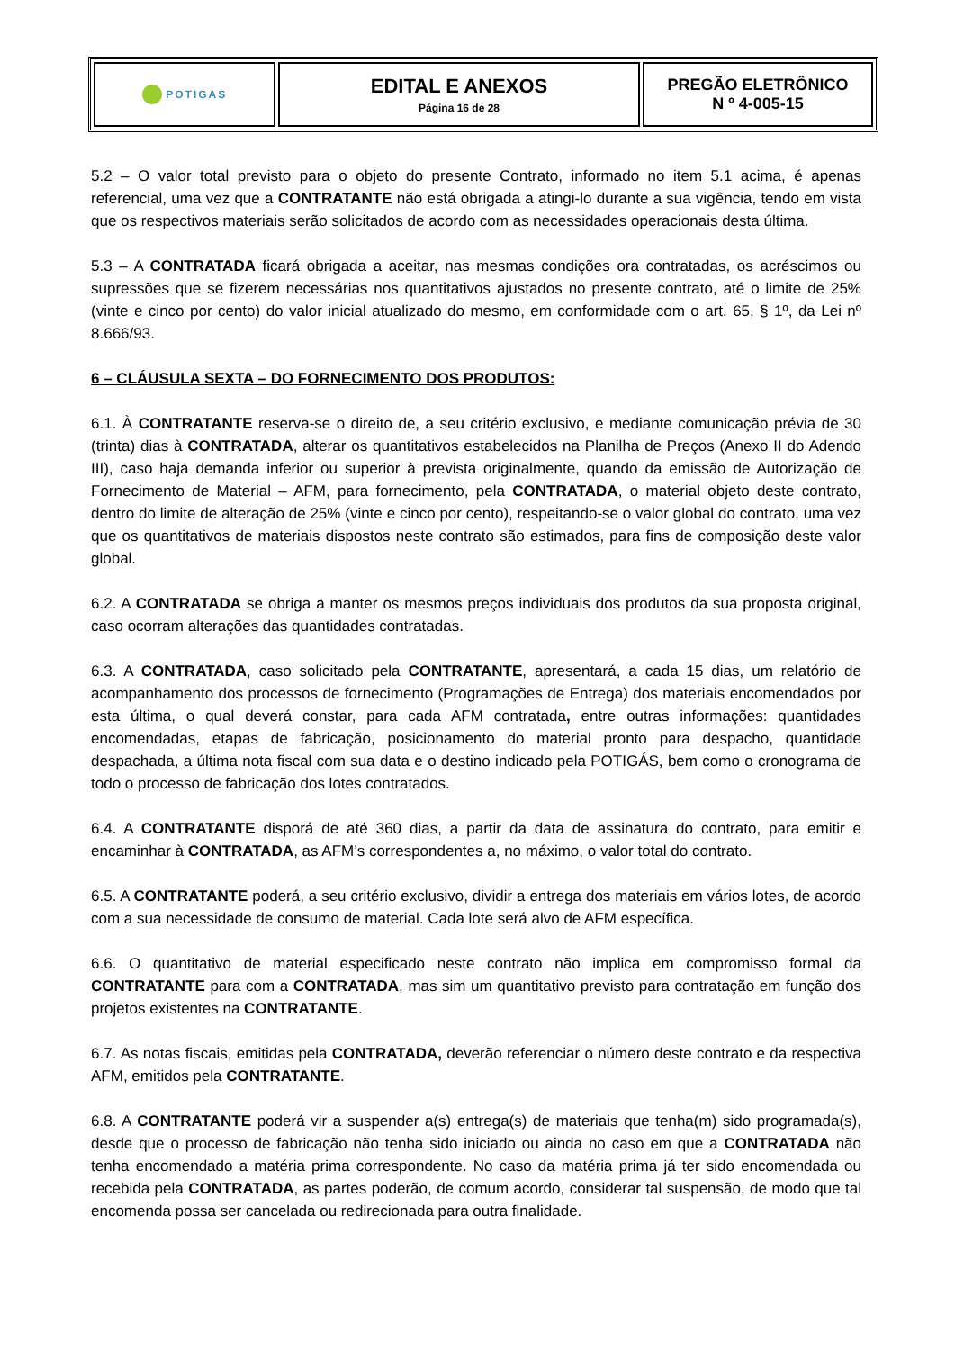| POTIGAS | EDITAL E ANEXOS Página 16 de 28 | PREGÃO ELETRÔNICO N º 4-005-15 |
5.2 – O valor total previsto para o objeto do presente Contrato, informado no item 5.1 acima, é apenas referencial, uma vez que a CONTRATANTE não está obrigada a atingi-lo durante a sua vigência, tendo em vista que os respectivos materiais serão solicitados de acordo com as necessidades operacionais desta última.
5.3 – A CONTRATADA ficará obrigada a aceitar, nas mesmas condições ora contratadas, os acréscimos ou supressões que se fizerem necessárias nos quantitativos ajustados no presente contrato, até o limite de 25% (vinte e cinco por cento) do valor inicial atualizado do mesmo, em conformidade com o art. 65, § 1º, da Lei nº 8.666/93.
6 – CLÁUSULA SEXTA – DO FORNECIMENTO DOS PRODUTOS:
6.1. À CONTRATANTE reserva-se o direito de, a seu critério exclusivo, e mediante comunicação prévia de 30 (trinta) dias à CONTRATADA, alterar os quantitativos estabelecidos na Planilha de Preços (Anexo II do Adendo III), caso haja demanda inferior ou superior à prevista originalmente, quando da emissão de Autorização de Fornecimento de Material – AFM, para fornecimento, pela CONTRATADA, o material objeto deste contrato, dentro do limite de alteração de 25% (vinte e cinco por cento), respeitando-se o valor global do contrato, uma vez que os quantitativos de materiais dispostos neste contrato são estimados, para fins de composição deste valor global.
6.2. A CONTRATADA se obriga a manter os mesmos preços individuais dos produtos da sua proposta original, caso ocorram alterações das quantidades contratadas.
6.3. A CONTRATADA, caso solicitado pela CONTRATANTE, apresentará, a cada 15 dias, um relatório de acompanhamento dos processos de fornecimento (Programações de Entrega) dos materiais encomendados por esta última, o qual deverá constar, para cada AFM contratada, entre outras informações: quantidades encomendadas, etapas de fabricação, posicionamento do material pronto para despacho, quantidade despachada, a última nota fiscal com sua data e o destino indicado pela POTIGÁS, bem como o cronograma de todo o processo de fabricação dos lotes contratados.
6.4. A CONTRATANTE disporá de até 360 dias, a partir da data de assinatura do contrato, para emitir e encaminhar à CONTRATADA, as AFM’s correspondentes a, no máximo, o valor total do contrato.
6.5. A CONTRATANTE poderá, a seu critério exclusivo, dividir a entrega dos materiais em vários lotes, de acordo com a sua necessidade de consumo de material. Cada lote será alvo de AFM específica.
6.6. O quantitativo de material especificado neste contrato não implica em compromisso formal da CONTRATANTE para com a CONTRATADA, mas sim um quantitativo previsto para contratação em função dos projetos existentes na CONTRATANTE.
6.7. As notas fiscais, emitidas pela CONTRATADA, deverão referenciar o número deste contrato e da respectiva AFM, emitidos pela CONTRATANTE.
6.8. A CONTRATANTE poderá vir a suspender a(s) entrega(s) de materiais que tenha(m) sido programada(s), desde que o processo de fabricação não tenha sido iniciado ou ainda no caso em que a CONTRATADA não tenha encomendado a matéria prima correspondente. No caso da matéria prima já ter sido encomendada ou recebida pela CONTRATADA, as partes poderão, de comum acordo, considerar tal suspensão, de modo que tal encomenda possa ser cancelada ou redirecionada para outra finalidade.